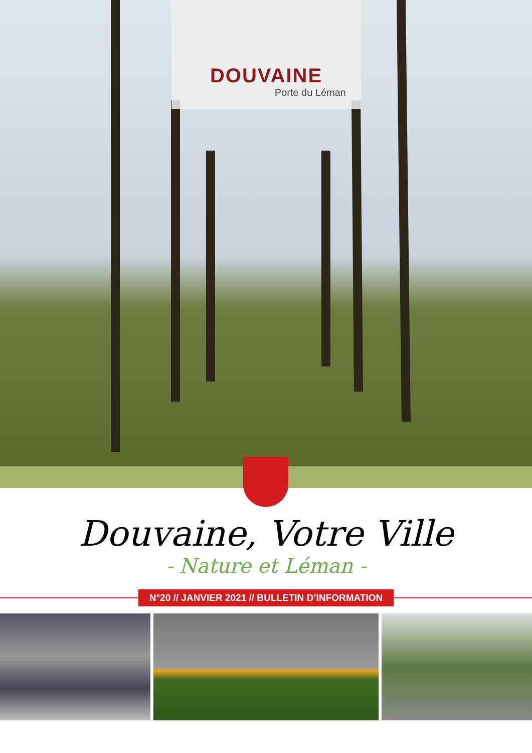DOUVAINE
Porte du Léman
Douvaine, Votre Ville
- Nature et Léman -
N°20 // JANVIER 2021 // BULLETIN D’INFORMATION